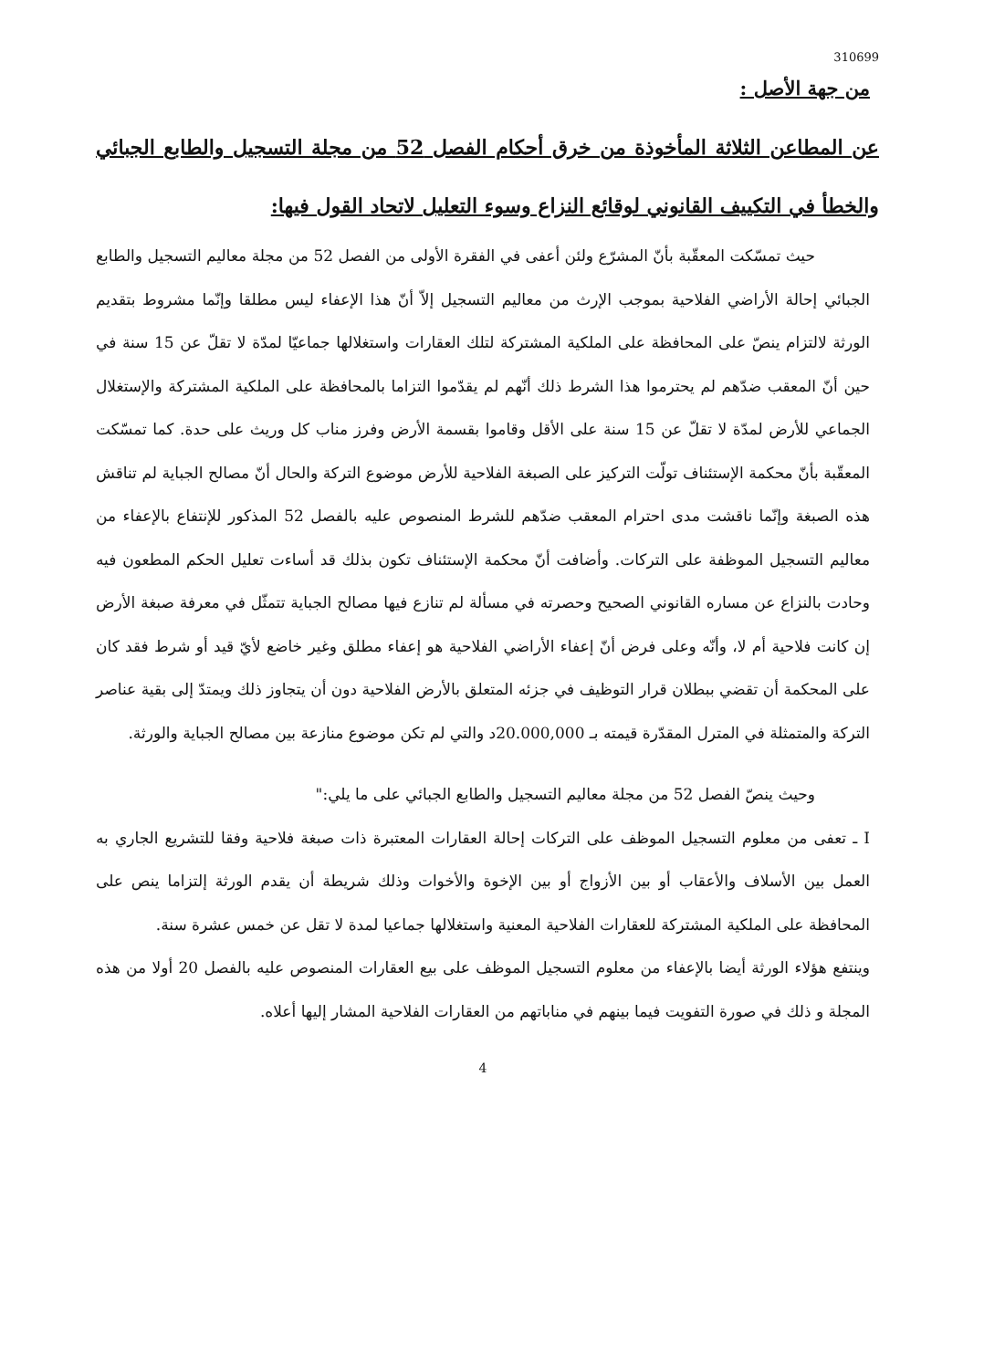310699
من جهة الأصل :
عن المطاعن الثلاثة المأخوذة من خرق أحكام الفصل 52 من مجلة التسجيل والطابع الجبائي والخطأ في التكييف القانوني لوقائع النزاع وسوء التعليل لاتحاد القول فيها:
حيث تمسّكت المعقّبة بأنّ المشرّع ولئن أعفى في الفقرة الأولى من الفصل 52 من مجلة معاليم التسجيل والطابع الجبائي إحالة الأراضي الفلاحية بموجب الإرث من معاليم التسجيل إلاّ أنّ هذا الإعفاء ليس مطلقا وإنّما مشروط بتقديم الورثة لالتزام ينصّ على المحافظة على الملكية المشتركة لتلك العقارات واستغلالها جماعيّا لمدّة لا تقلّ عن 15 سنة في حين أنّ المعقب ضدّهم لم يحترموا هذا الشرط ذلك أنّهم لم يقدّموا التزاما بالمحافظة على الملكية المشتركة والإستغلال الجماعي للأرض لمدّة لا تقلّ عن 15 سنة على الأقل وقاموا بقسمة الأرض وفرز مناب كل وريث على حدة. كما تمسّكت المعقّبة بأنّ محكمة الإستئناف تولّت التركيز على الصبغة الفلاحية للأرض موضوع التركة والحال أنّ مصالح الجباية لم تناقش هذه الصبغة وإنّما ناقشت مدى احترام المعقب ضدّهم للشرط المنصوص عليه بالفصل 52 المذكور للإنتفاع بالإعفاء من معاليم التسجيل الموظفة على التركات. وأضافت أنّ محكمة الإستئناف تكون بذلك قد أساءت تعليل الحكم المطعون فيه وحادت بالنزاع عن مساره القانوني الصحيح وحصرته في مسألة لم تنازع فيها مصالح الجباية تتمثّل في معرفة صبغة الأرض إن كانت فلاحية أم لا، وأنّه وعلى فرض أنّ إعفاء الأراضي الفلاحية هو إعفاء مطلق وغير خاضع لأيّ قيد أو شرط فقد كان على المحكمة أن تقضي ببطلان قرار التوظيف في جزئه المتعلق بالأرض الفلاحية دون أن يتجاوز ذلك ويمتدّ إلى بقية عناصر التركة والمتمثلة في المترل المقدّرة قيمته بـ 20.000,000د والتي لم تكن موضوع منازعة بين مصالح الجباية والورثة.
وحيث ينصّ الفصل 52 من مجلة معاليم التسجيل والطابع الجبائي على ما يلي:"
I ـ تعفى من معلوم التسجيل الموظف على التركات إحالة العقارات المعتبرة ذات صبغة فلاحية وفقا للتشريع الجاري به العمل بين الأسلاف والأعقاب أو بين الأزواج أو بين الإخوة والأخوات وذلك شريطة أن يقدم الورثة إلتزاما ينص على المحافظة على الملكية المشتركة للعقارات الفلاحية المعنية واستغلالها جماعيا لمدة لا تقل عن خمس عشرة سنة.
وينتفع هؤلاء الورثة أيضا بالإعفاء من معلوم التسجيل الموظف على بيع العقارات المنصوص عليه بالفصل 20 أولا من هذه المجلة و ذلك في صورة التفويت فيما بينهم في مناباتهم من العقارات الفلاحية المشار إليها أعلاه.
4